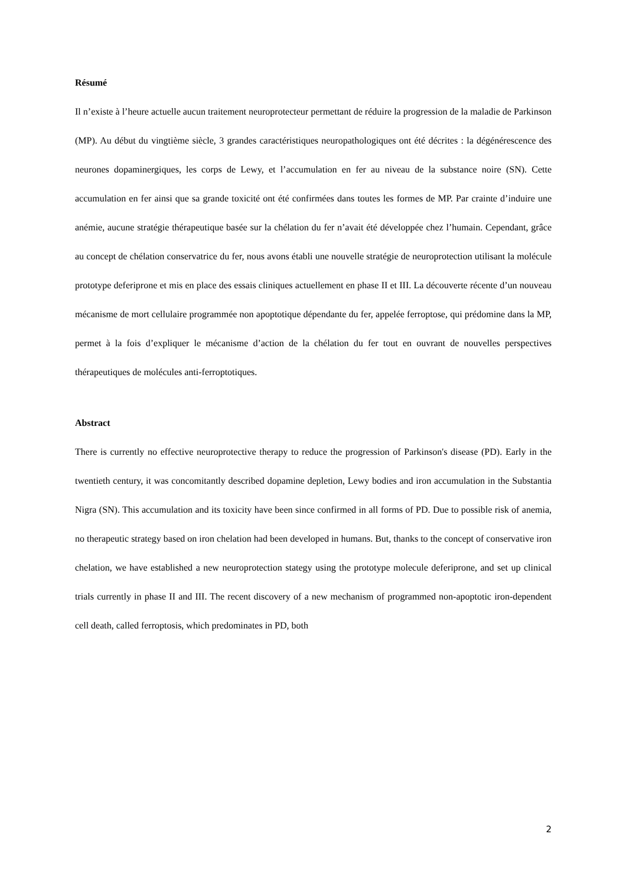Résumé
Il n’existe à l’heure actuelle aucun traitement neuroprotecteur permettant de réduire la progression de la maladie de Parkinson (MP). Au début du vingtième siècle, 3 grandes caractéristiques neuropathologiques ont été décrites : la dégénérescence des neurones dopaminergiques, les corps de Lewy, et l’accumulation en fer au niveau de la substance noire (SN). Cette accumulation en fer ainsi que sa grande toxicité ont été confirmées dans toutes les formes de MP. Par crainte d’induire une anémie, aucune stratégie thérapeutique basée sur la chélation du fer n’avait été développée chez l’humain. Cependant, grâce au concept de chélation conservatrice du fer, nous avons établi une nouvelle stratégie de neuroprotection utilisant la molécule prototype deferiprone et mis en place des essais cliniques actuellement en phase II et III. La découverte récente d’un nouveau mécanisme de mort cellulaire programmée non apoptotique dépendante du fer, appelée ferroptose, qui prédomine dans la MP, permet à la fois d’expliquer le mécanisme d’action de la chélation du fer tout en ouvrant de nouvelles perspectives thérapeutiques de molécules anti-ferroptotiques.
Abstract
There is currently no effective neuroprotective therapy to reduce the progression of Parkinson's disease (PD). Early in the twentieth century, it was concomitantly described dopamine depletion, Lewy bodies and iron accumulation in the Substantia Nigra (SN). This accumulation and its toxicity have been since confirmed in all forms of PD. Due to possible risk of anemia, no therapeutic strategy based on iron chelation had been developed in humans. But, thanks to the concept of conservative iron chelation, we have established a new neuroprotection stategy using the prototype molecule deferiprone, and set up clinical trials currently in phase II and III. The recent discovery of a new mechanism of programmed non-apoptotic iron-dependent cell death, called ferroptosis, which predominates in PD, both
2